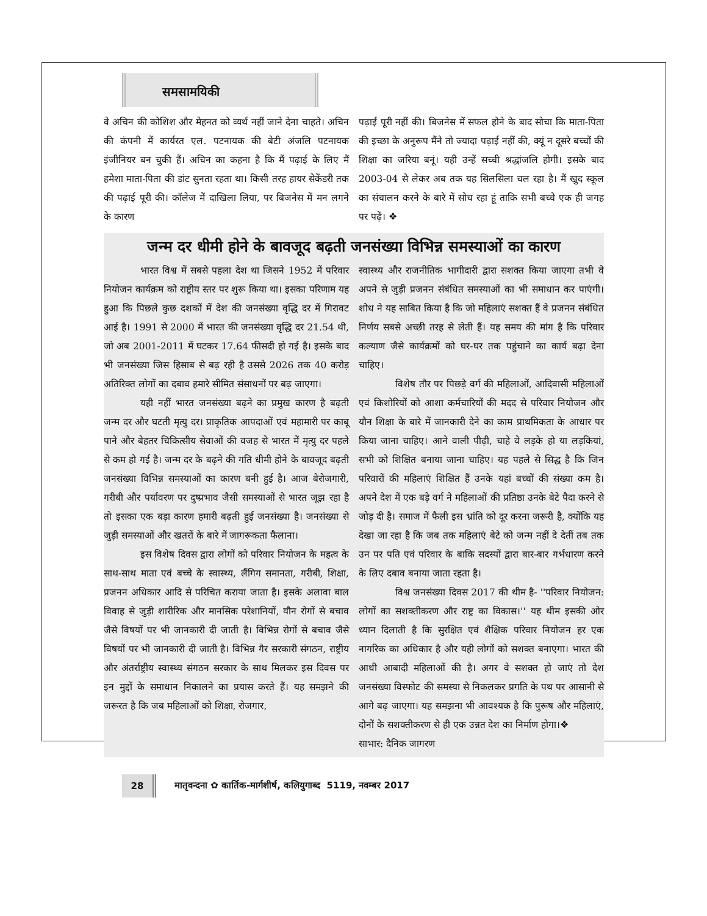समसामयिकी
वे अचिन की कोशिश और मेहनत को व्यर्थ नहीं जाने देना चाहते। अचिन की कंपनी में कार्यरत एल. पटनायक की बेटी अंजलि पटनायक इंजीनियर बन चुकी हैं। अचिन का कहना है कि मैं पढ़ाई के लिए मैं हमेशा माता-पिता की डांट सुनता रहता था। किसी तरह हायर सेकेंडरी तक की पढ़ाई पूरी की। कॉलेज में दाखिला लिया, पर बिजनेस में मन लगने के कारण
पढ़ाई पूरी नहीं की। बिजनेस में सफल होने के बाद सोचा कि माता-पिता की इच्छा के अनुरूप मैंने तो ज्यादा पढ़ाई नहीं की, क्यूं न दूसरे बच्चों की शिक्षा का जरिया बनूं। यही उन्हें सच्ची श्रद्धांजलि होगी। इसके बाद 2003-04 से लेकर अब तक यह सिलसिला चल रहा है। मैं खुद स्कूल का संचालन करने के बारे में सोच रहा हूं ताकि सभी बच्चे एक ही जगह पर पढ़ें। ❖
जन्म दर धीमी होने के बावजूद बढ़ती जनसंख्या विभिन्न समस्याओं का कारण
भारत विश्व में सबसे पहला देश था जिसने 1952 में परिवार नियोजन कार्यक्रम को राष्ट्रीय स्तर पर शुरू किया था। इसका परिणाम यह हुआ कि पिछले कुछ दशकों में देश की जनसंख्या वृद्धि दर में गिरावट आई है। 1991 से 2000 में भारत की जनसंख्या वृद्धि दर 21.54 थी, जो अब 2001-2011 में घटकर 17.64 फीसदी हो गई है। इसके बाद भी जनसंख्या जिस हिसाब से बढ़ रही है उससे 2026 तक 40 करोड़ अतिरिक्त लोगों का दबाव हमारे सीमित संसाधनों पर बढ़ जाएगा।
यही नहीं भारत जनसंख्या बढ़ने का प्रमुख कारण है बढ़ती जन्म दर और घटती मृत्यु दर। प्राकृतिक आपदाओं एवं महामारी पर काबू पाने और बेहतर चिकित्सीय सेवाओं की वजह से भारत में मृत्यु दर पहले से कम हो गई है। जन्म दर के बढ़ने की गति धीमी होने के बावजूद बढ़ती जनसंख्या विभिन्न समस्याओं का कारण बनी हुई है। आज बेरोजगारी, गरीबी और पर्यावरण पर दुष्प्रभाव जैसी समस्याओं से भारत जूझ रहा है तो इसका एक बड़ा कारण हमारी बढ़ती हुई जनसंख्या है। जनसंख्या से जुड़ी समस्याओं और खतरों के बारे में जागरूकता फैलाना।
इस विशेष दिवस द्वारा लोगों को परिवार नियोजन के महत्व के साथ-साथ माता एवं बच्चे के स्वास्थ्य, लैंगिग समानता, गरीबी, शिक्षा, प्रजनन अधिकार आदि से परिचित कराया जाता है। इसके अलावा बाल विवाह से जुड़ी शारीरिक और मानसिक परेशानियों, यौन रोगों से बचाव जैसे विषयों पर भी जानकारी दी जाती है। विभिन्न रोगों से बचाव जैसे विषयों पर भी जानकारी दी जाती है। विभिन्न गैर सरकारी संगठन, राष्ट्रीय और अंतर्राष्ट्रीय स्वास्थ्य संगठन सरकार के साथ मिलकर इस दिवस पर इन मुद्दों के समाधान निकालने का प्रयास करते हैं। यह समझने की जरूरत है कि जब महिलाओं को शिक्षा, रोजगार,
स्वास्थ्य और राजनीतिक भागीदारी द्वारा सशक्त किया जाएगा तभी वे अपने से जुड़ी प्रजनन संबंधित समस्याओं का भी समाधान कर पाएंगी। शोध ने यह साबित किया है कि जो महिलाएं सशक्त हैं वे प्रजनन संबंधित निर्णय सबसे अच्छी तरह से लेती हैं। यह समय की मांग है कि परिवार कल्याण जैसे कार्यक्रमों को घर-घर तक पहुंचाने का कार्य बढ़ा देना चाहिए।
विशेष तौर पर पिछड़े वर्ग की महिलाओं, आदिवासी महिलाओं एवं किशोरियों को आशा कर्मचारियों की मदद से परिवार नियोजन और यौन शिक्षा के बारे में जानकारी देने का काम प्राथमिकता के आधार पर किया जाना चाहिए। आने वाली पीढ़ी, चाहे वे लड़के हो या लड़कियां, सभी को शिक्षित बनाया जाना चाहिए। यह पहले से सिद्ध है कि जिन परिवारों की महिलाएं शिक्षित हैं उनके यहां बच्चों की संख्या कम है। अपने देश में एक बड़े वर्ग ने महिलाओं की प्रतिष्ठा उनके बेटे पैदा करने से जोड़ दी है। समाज में फैली इस भ्रांति को दूर करना जरूरी है, क्योंकि यह देखा जा रहा है कि जब तक महिलाएं बेटे को जन्म नहीं दे देतीं तब तक उन पर पति एवं परिवार के बाकि सदस्यों द्वारा बार-बार गर्भधारण करने के लिए दबाव बनाया जाता रहता है।
विश्व जनसंख्या दिवस 2017 की थीम है- ''परिवार नियोजन: लोगों का सशक्तीकरण और राष्ट्र का विकास।'' यह थीम इसकी ओर ध्यान दिलाती है कि सुरक्षित एवं शैक्षिक परिवार नियोजन हर एक नागरिक का अधिकार है और यही लोगों को सशक्त बनाएगा। भारत की आधी आबादी महिलाओं की है। अगर वे सशक्त हो जाएं तो देश जनसंख्या विस्फोट की समस्या से निकलकर प्रगति के पथ पर आसानी से आगे बढ़ जाएगा। यह समझना भी आवश्यक है कि पुरूष और महिलाएं, दोनों के सशक्तीकरण से ही एक उन्नत देश का निर्माण होगा।❖
साभार: दैनिक जागरण
28
मातृवन्दना ✿ कार्तिक-मार्गशीर्ष, कलियुगाब्द 5119, नवम्बर 2017